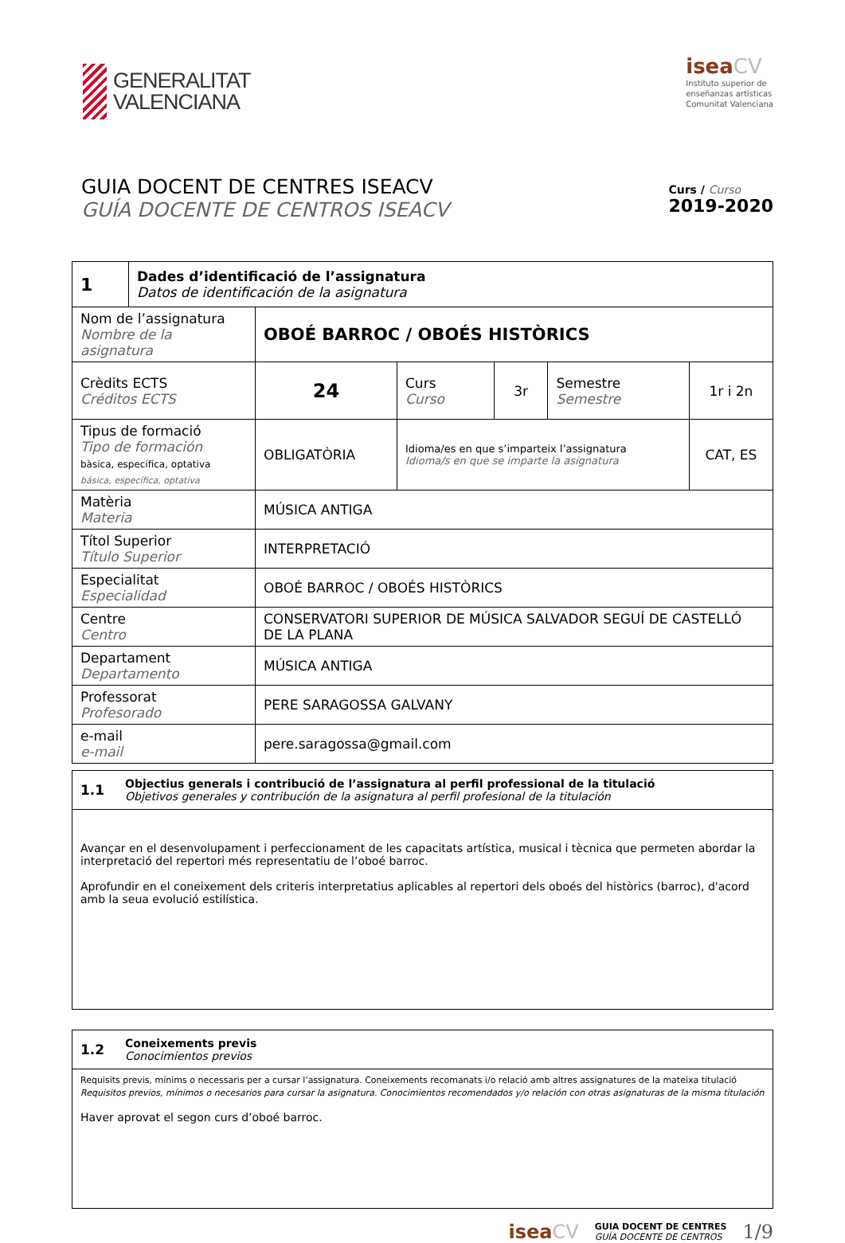GENERALITAT
VALENCIANA
iseaCV
Instituto superior de
enseñanzas artísticas
Comunitat Valenciana
GUIA DOCENT DE CENTRES ISEACV
GUÍA DOCENTE DE CENTROS ISEACV
Curs / Curso
2019-2020
| 1 | Dades d’identificació de l’assignatura Datos de identificación de la asignatura | | | | | |
| Nom de l’assignatura Nombre de la asignatura | | OBOÉ BARROC / OBOÉS HISTÒRICS | | | | |
| Crèdits ECTS Créditos ECTS | | 24 | Curs Curso | 3r | Semestre Semestre | 1r i 2n |
| Tipus de formació Tipo de formación bàsica, específica, optativa básica, específica, optativa | | OBLIGATÒRIA | Idioma/es en que s’imparteix l’assignatura Idioma/s en que se imparte la asignatura | | | CAT, ES |
| Matèria Materia | | MÚSICA ANTIGA | | | | |
| Títol Superior Título Superior | | INTERPRETACIÓ | | | | |
| Especialitat Especialidad | | OBOÉ BARROC / OBOÉS HISTÒRICS | | | | |
| Centre Centro | | CONSERVATORI SUPERIOR DE MÚSICA SALVADOR SEGUÍ DE CASTELLÓ DE LA PLANA | | | | |
| Departament Departamento | | MÚSICA ANTIGA | | | | |
| Professorat Profesorado | | PERE SARAGOSSA GALVANY | | | | |
| e-mail e-mail | | pere.saragossa@gmail.com | | | | |
1.1 Objectius generals i contribució de l’assignatura al perfil professional de la titulació
Objetivos generales y contribución de la asignatura al perfil profesional de la titulación
Avançar en el desenvolupament i perfeccionament de les capacitats artística, musical i tècnica que permeten abordar la interpretació del repertori més representatiu de l’oboé barroc.
Aprofundir en el coneixement dels criteris interpretatius aplicables al repertori dels oboés del històrics (barroc), d'acord amb la seua evolució estilística.
1.2 Coneixements previs
Conocimientos previos
Requisits previs, mínims o necessaris per a cursar l’assignatura. Coneixements recomanats i/o relació amb altres assignatures de la mateixa titulació
Requisitos previos, mínimos o necesarios para cursar la asignatura. Conocimientos recomendados y/o relación con otras asignaturas de la misma titulación
Haver aprovat el segon curs d’oboé barroc.
iseaCV GUIA DOCENT DE CENTRES
GUÍA DOCENTE DE CENTROS 1/9